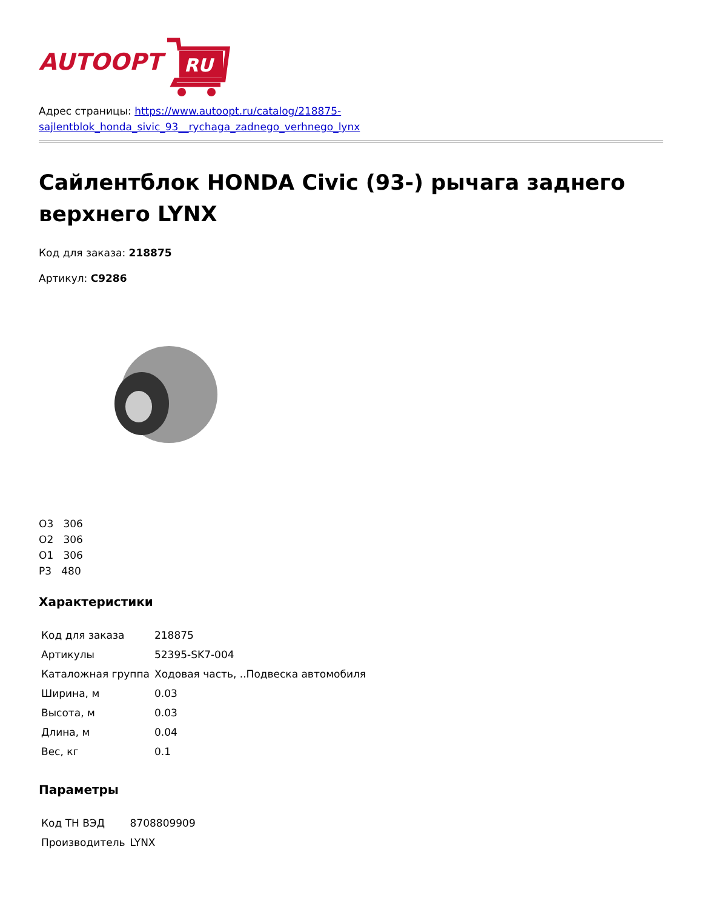AUTOOPT
RU
Адрес страницы: https://www.autoopt.ru/catalog/218875-
sajlentblok_honda_sivic_93__rychaga_zadnego_verhnego_lynx
Сайлентблок HONDA Civic (93-) рычага заднего верхнего LYNX
Код для заказа: 218875
Артикул: C9286
О3 306
О2 306
О1 306
Р3 480
Характеристики
| Код для заказа | 218875 |
| Артикулы | 52395-SK7-004 |
| Каталожная группа | Ходовая часть, ..Подвеска автомобиля |
| Ширина, м | 0.03 |
| Высота, м | 0.03 |
| Длина, м | 0.04 |
| Вес, кг | 0.1 |
Параметры
| Код ТН ВЭД | 8708809909 |
| Производитель | LYNX |